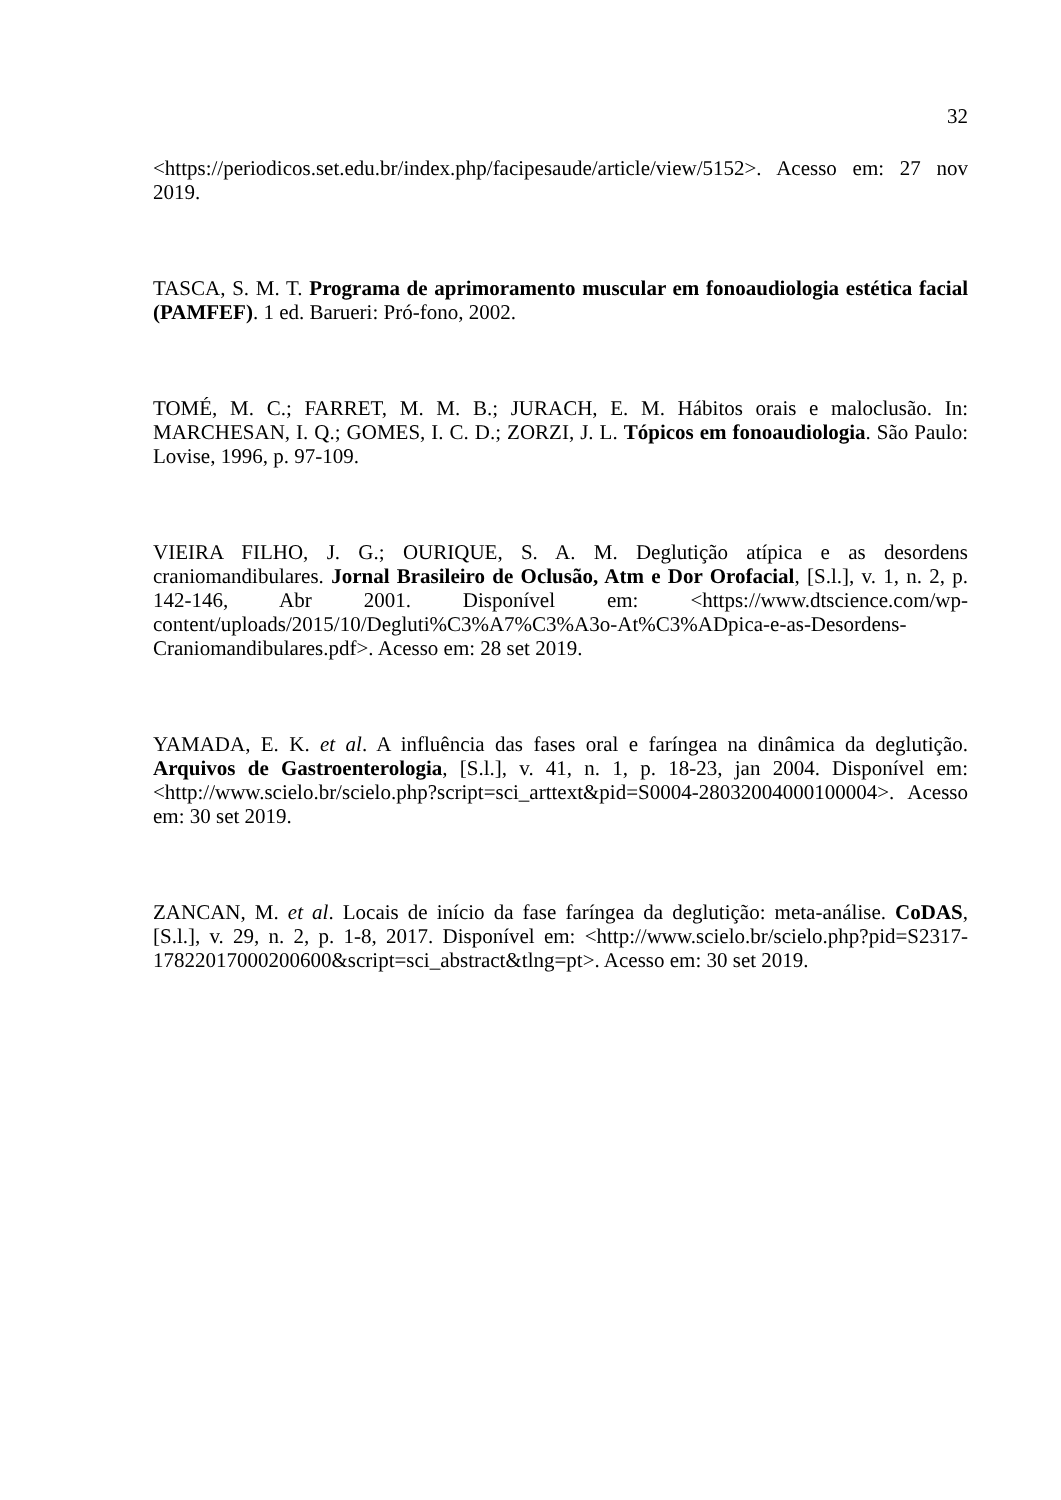32
<https://periodicos.set.edu.br/index.php/facipesaude/article/view/5152>. Acesso em: 27 nov 2019.
TASCA, S. M. T. Programa de aprimoramento muscular em fonoaudiologia estética facial (PAMFEF). 1 ed. Barueri: Pró-fono, 2002.
TOMÉ, M. C.; FARRET, M. M. B.; JURACH, E. M. Hábitos orais e maloclusão. In: MARCHESAN, I. Q.; GOMES, I. C. D.; ZORZI, J. L. Tópicos em fonoaudiologia. São Paulo: Lovise, 1996, p. 97-109.
VIEIRA FILHO, J. G.; OURIQUE, S. A. M. Deglutição atípica e as desordens craniomandibulares. Jornal Brasileiro de Oclusão, Atm e Dor Orofacial, [S.l.], v. 1, n. 2, p. 142-146, Abr 2001. Disponível em: <https://www.dtscience.com/wp-content/uploads/2015/10/Degluti%C3%A7%C3%A3o-At%C3%ADpica-e-as-Desordens-Craniomandibulares.pdf>. Acesso em: 28 set 2019.
YAMADA, E. K. et al. A influência das fases oral e faríngea na dinâmica da deglutição. Arquivos de Gastroenterologia, [S.l.], v. 41, n. 1, p. 18-23, jan 2004. Disponível em: <http://www.scielo.br/scielo.php?script=sci_arttext&pid=S0004-28032004000100004>. Acesso em: 30 set 2019.
ZANCAN, M. et al. Locais de início da fase faríngea da deglutição: meta-análise. CoDAS, [S.l.], v. 29, n. 2, p. 1-8, 2017. Disponível em: <http://www.scielo.br/scielo.php?pid=S2317-17822017000200600&script=sci_abstract&tlng=pt>. Acesso em: 30 set 2019.